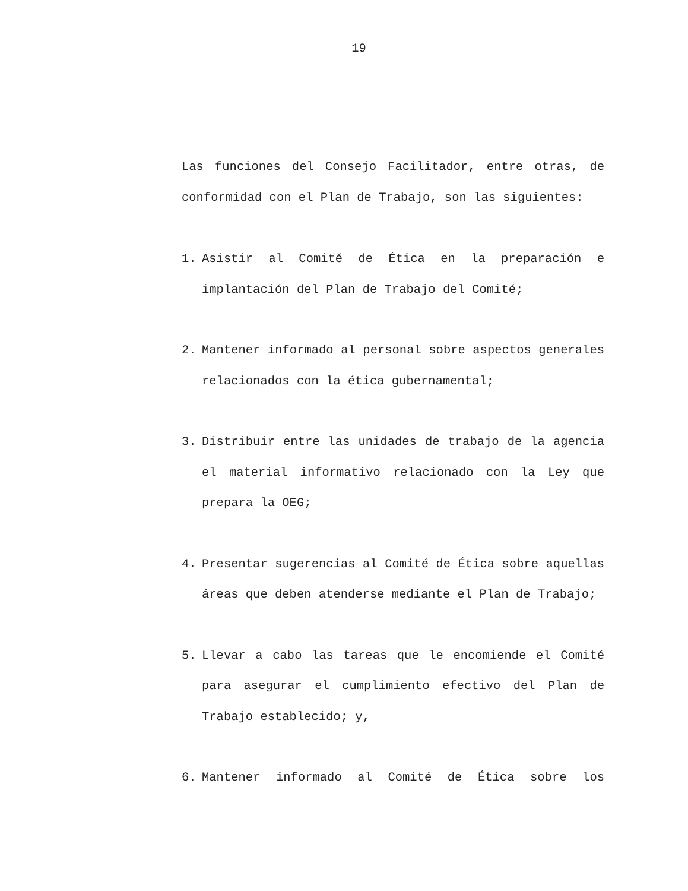19
Las funciones del Consejo Facilitador, entre otras, de conformidad con el Plan de Trabajo, son las siguientes:
1. Asistir al Comité de Ética en la preparación e implantación del Plan de Trabajo del Comité;
2. Mantener informado al personal sobre aspectos generales relacionados con la ética gubernamental;
3. Distribuir entre las unidades de trabajo de la agencia el material informativo relacionado con la Ley que prepara la OEG;
4. Presentar sugerencias al Comité de Ética sobre aquellas áreas que deben atenderse mediante el Plan de Trabajo;
5. Llevar a cabo las tareas que le encomiende el Comité para asegurar el cumplimiento efectivo del Plan de Trabajo establecido; y,
6. Mantener informado al Comité de Ética sobre los